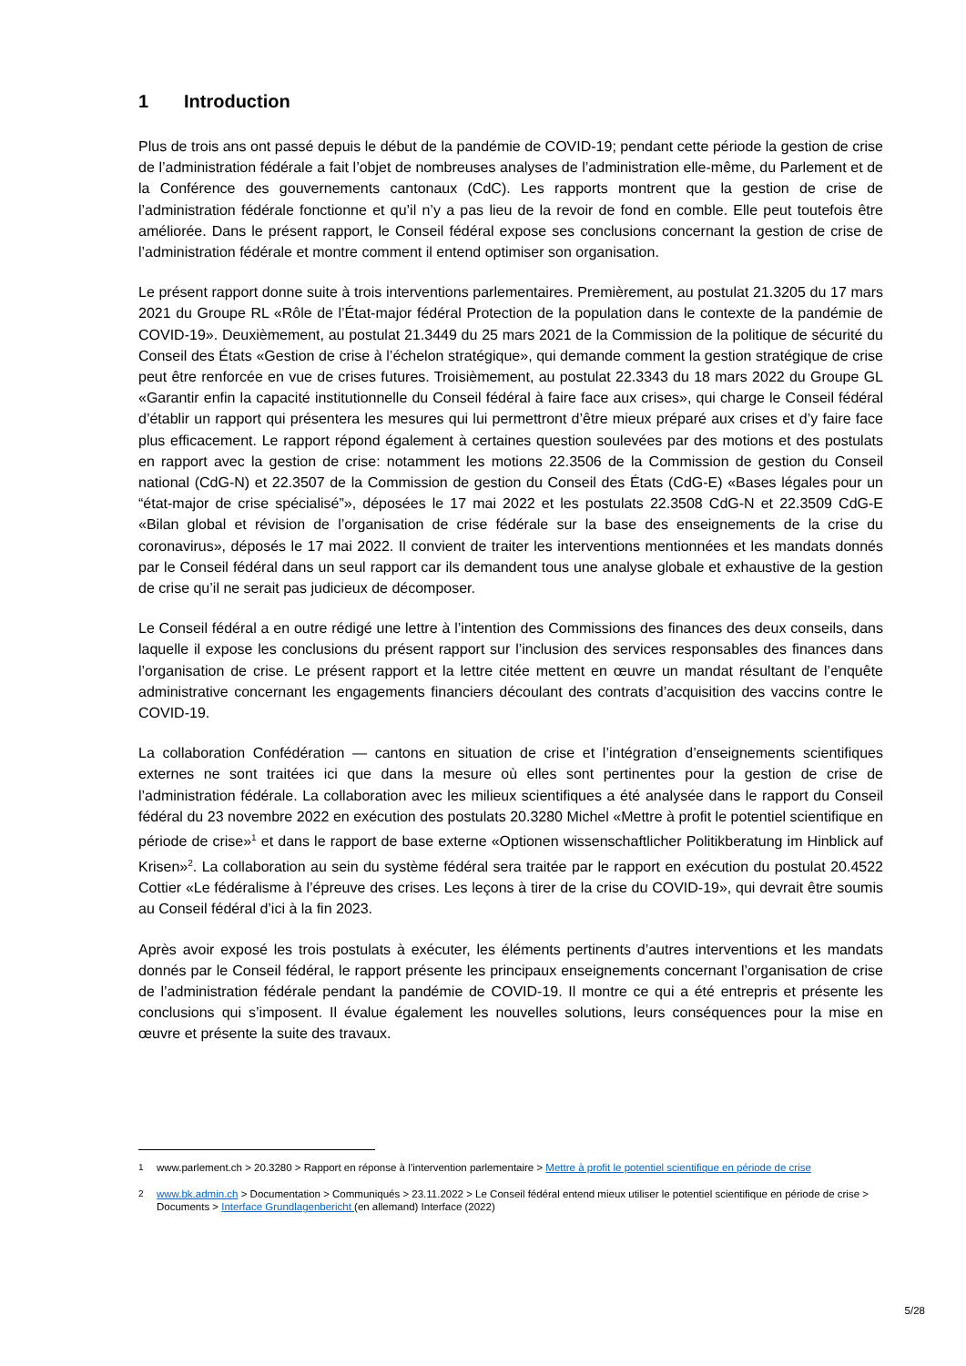1 Introduction
Plus de trois ans ont passé depuis le début de la pandémie de COVID-19; pendant cette période la gestion de crise de l’administration fédérale a fait l’objet de nombreuses analyses de l’administration elle-même, du Parlement et de la Conférence des gouvernements cantonaux (CdC). Les rapports montrent que la gestion de crise de l’administration fédérale fonctionne et qu’il n’y a pas lieu de la revoir de fond en comble. Elle peut toutefois être améliorée. Dans le présent rapport, le Conseil fédéral expose ses conclusions concernant la gestion de crise de l’administration fédérale et montre comment il entend optimiser son organisation.
Le présent rapport donne suite à trois interventions parlementaires. Premièrement, au postulat 21.3205 du 17 mars 2021 du Groupe RL «Rôle de l’État-major fédéral Protection de la population dans le contexte de la pandémie de COVID-19». Deuxièmement, au postulat 21.3449 du 25 mars 2021 de la Commission de la politique de sécurité du Conseil des États «Gestion de crise à l’échelon stratégique», qui demande comment la gestion stratégique de crise peut être renforcée en vue de crises futures. Troisièmement, au postulat 22.3343 du 18 mars 2022 du Groupe GL «Garantir enfin la capacité institutionnelle du Conseil fédéral à faire face aux crises», qui charge le Conseil fédéral d’établir un rapport qui présentera les mesures qui lui permettront d’être mieux préparé aux crises et d’y faire face plus efficacement. Le rapport répond également à certaines question soulevées par des motions et des postulats en rapport avec la gestion de crise: notamment les motions 22.3506 de la Commission de gestion du Conseil national (CdG-N) et 22.3507 de la Commission de gestion du Conseil des États (CdG-E) «Bases légales pour un “état-major de crise spécialisé”», déposées le 17 mai 2022 et les postulats 22.3508 CdG-N et 22.3509 CdG-E «Bilan global et révision de l’organisation de crise fédérale sur la base des enseignements de la crise du coronavirus», déposés le 17 mai 2022. Il convient de traiter les interventions mentionnées et les mandats donnés par le Conseil fédéral dans un seul rapport car ils demandent tous une analyse globale et exhaustive de la gestion de crise qu’il ne serait pas judicieux de décomposer.
Le Conseil fédéral a en outre rédigé une lettre à l’intention des Commissions des finances des deux conseils, dans laquelle il expose les conclusions du présent rapport sur l’inclusion des services responsables des finances dans l’organisation de crise. Le présent rapport et la lettre citée mettent en œuvre un mandat résultant de l’enquête administrative concernant les engagements financiers découlant des contrats d’acquisition des vaccins contre le COVID-19.
La collaboration Confédération — cantons en situation de crise et l’intégration d’enseignements scientifiques externes ne sont traitées ici que dans la mesure où elles sont pertinentes pour la gestion de crise de l’administration fédérale. La collaboration avec les milieux scientifiques a été analysée dans le rapport du Conseil fédéral du 23 novembre 2022 en exécution des postulats 20.3280 Michel «Mettre à profit le potentiel scientifique en période de crise»<sup>1</sup> et dans le rapport de base externe «Optionen wissenschaftlicher Politikberatung im Hinblick auf Krisen»<sup>2</sup>. La collaboration au sein du système fédéral sera traitée par le rapport en exécution du postulat 20.4522 Cottier «Le fédéralisme à l’épreuve des crises. Les leçons à tirer de la crise du COVID-19», qui devrait être soumis au Conseil fédéral d’ici à la fin 2023.
Après avoir exposé les trois postulats à exécuter, les éléments pertinents d’autres interventions et les mandats donnés par le Conseil fédéral, le rapport présente les principaux enseignements concernant l’organisation de crise de l’administration fédérale pendant la pandémie de COVID-19. Il montre ce qui a été entrepris et présente les conclusions qui s’imposent. Il évalue également les nouvelles solutions, leurs conséquences pour la mise en œuvre et présente la suite des travaux.
<sup>1</sup> www.parlement.ch > 20.3280 > Rapport en réponse à l’intervention parlementaire > Mettre à profit le potentiel scientifique en période de crise
<sup>2</sup> www.bk.admin.ch > Documentation > Communiqués > 23.11.2022 > Le Conseil fédéral entend mieux utiliser le potentiel scientifique en période de crise > Documents > Interface Grundlagenbericht (en allemand) Interface (2022)
5/28